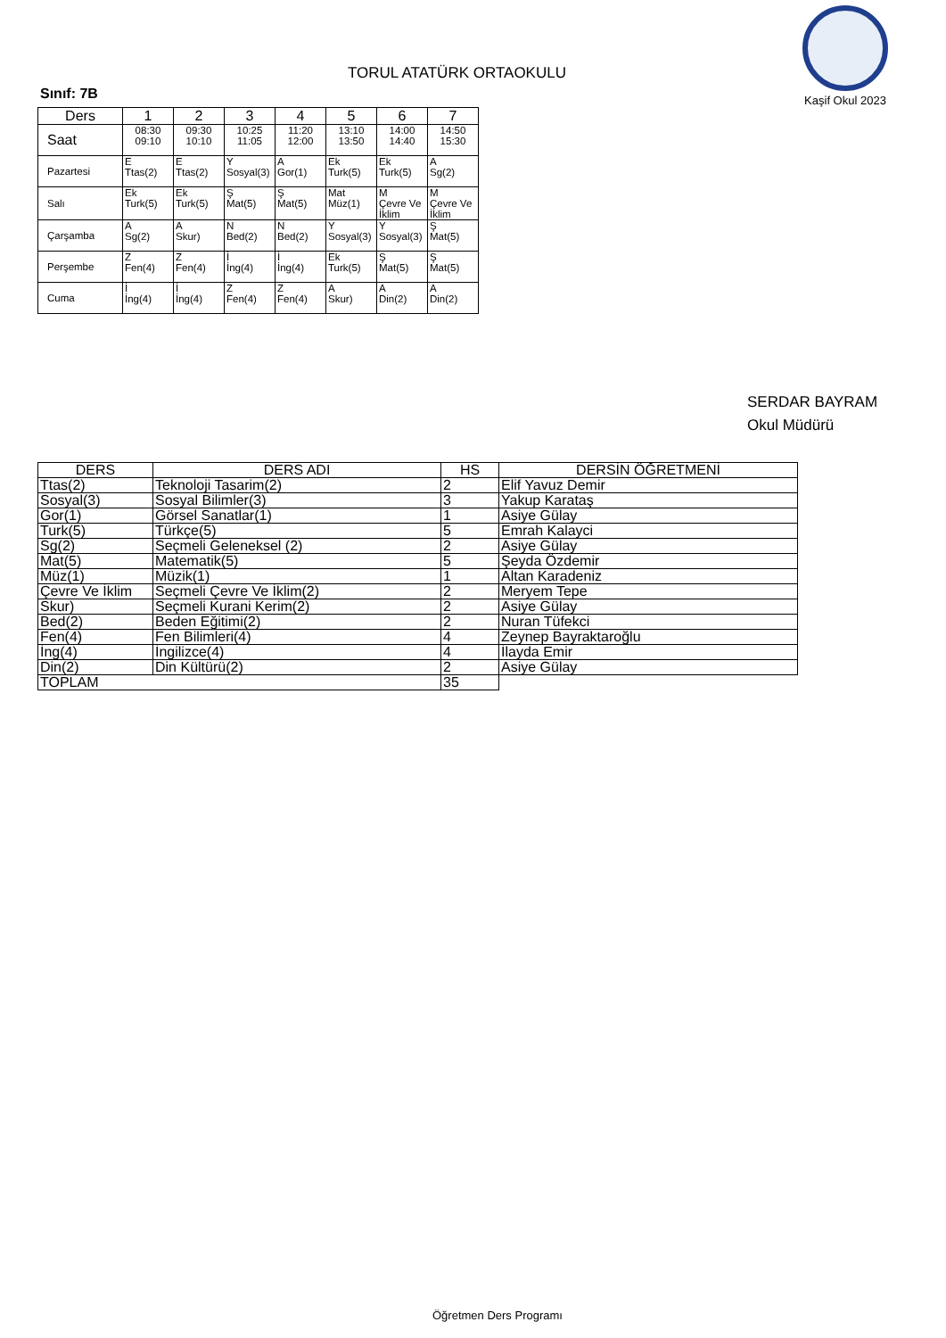TORUL ATATÜRK ORTAOKULU
Kaşif Okul 2023
Sınıf: 7B
| Ders | 1 | 2 | 3 | 4 | 5 | 6 | 7 |
| Saat | 08:30 09:10 | 09:30 10:10 | 10:25 11:05 | 11:20 12:00 | 13:10 13:50 | 14:00 14:40 | 14:50 15:30 |
| Pazartesi | E Ttas(2) | E Ttas(2) | Y Sosyal(3) | A Gor(1) | Ek Turk(5) | Ek Turk(5) | A Sg(2) |
| Salı | Ek Turk(5) | Ek Turk(5) | Ş Mat(5) | Ş Mat(5) | Mat Müz(1) | M Çevre Ve İklim | M Çevre Ve İklim |
| Çarşamba | A Sg(2) | A Skur) | N Bed(2) | N Bed(2) | Y Sosyal(3) | Y Sosyal(3) | Ş Mat(5) |
| Perşembe | Z Fen(4) | Z Fen(4) | İ İng(4) | İ İng(4) | Ek Turk(5) | Ş Mat(5) | Ş Mat(5) |
| Cuma | İ İng(4) | İ İng(4) | Z Fen(4) | Z Fen(4) | A Skur) | A Din(2) | A Din(2) |
SERDAR BAYRAM
Okul Müdürü
| DERS | DERS ADI | HS | DERSİN ÖĞRETMENİ |
| --- | --- | --- | --- |
| Ttas(2) | Teknoloji Tasarim(2) | 2 | Elif Yavuz Demir |
| Sosyal(3) | Sosyal Bilimler(3) | 3 | Yakup Karataş |
| Gor(1) | Görsel Sanatlar(1) | 1 | Asiye Gülay |
| Turk(5) | Türkçe(5) | 5 | Emrah Kalayci |
| Sg(2) | Seçmeli Geleneksel (2) | 2 | Asiye Gülay |
| Mat(5) | Matematik(5) | 5 | Şeyda Özdemir |
| Müz(1) | Müzik(1) | 1 | Altan Karadeniz |
| Çevre Ve İklim | Seçmeli Çevre Ve İklim(2) | 2 | Meryem Tepe |
| Skur) | Seçmeli Kurani Kerim(2) | 2 | Asiye Gülay |
| Bed(2) | Beden Eğitimi(2) | 2 | Nuran Tüfekci |
| Fen(4) | Fen Bilimleri(4) | 4 | Zeynep Bayraktaroğlu |
| İng(4) | İngilizce(4) | 4 | İlayda Emir |
| Din(2) | Din Kültürü(2) | 2 | Asiye Gülay |
| TOPLAM | | 35 | |
Öğretmen Ders Programı